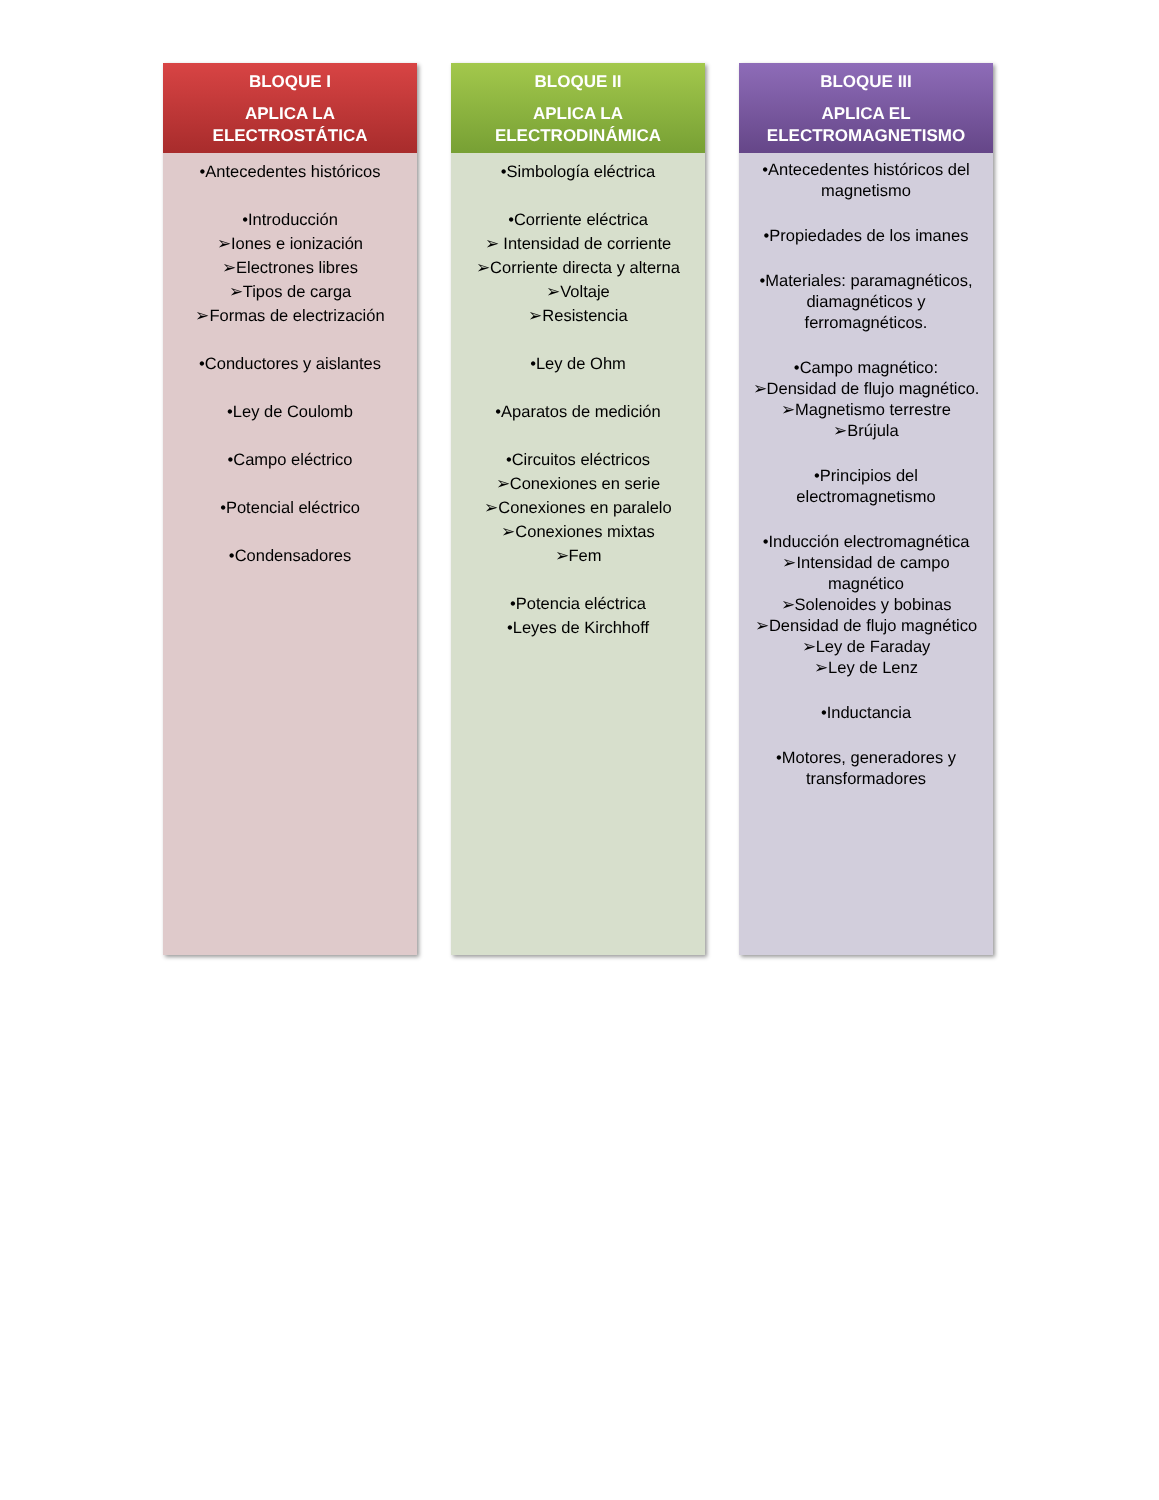BLOQUE I
APLICA LA ELECTROSTÁTICA
•Antecedentes históricos
•Introducción
➢Iones e ionización
➢Electrones libres
➢Tipos de carga
➢Formas de electrización
•Conductores y aislantes
•Ley de Coulomb
•Campo eléctrico
•Potencial eléctrico
•Condensadores
BLOQUE II
APLICA LA ELECTRODINÁMICA
•Simbología eléctrica
•Corriente eléctrica
➢ Intensidad de corriente
➢Corriente directa y alterna
➢Voltaje
➢Resistencia
•Ley de Ohm
•Aparatos de medición
•Circuitos eléctricos
➢Conexiones en serie
➢Conexiones en paralelo
➢Conexiones mixtas
➢Fem
•Potencia eléctrica
•Leyes de Kirchhoff
BLOQUE III
APLICA EL ELECTROMAGNETISMO
•Antecedentes históricos del magnetismo
•Propiedades de los imanes
•Materiales: paramagnéticos, diamagnéticos y ferromagnéticos.
•Campo magnético:
➢Densidad de flujo magnético.
➢Magnetismo terrestre
➢Brújula
•Principios del electromagnetismo
•Inducción electromagnética
➢Intensidad de campo magnético
➢Solenoides y bobinas
➢Densidad de flujo magnético
➢Ley de Faraday
➢Ley de Lenz
•Inductancia
•Motores, generadores y transformadores